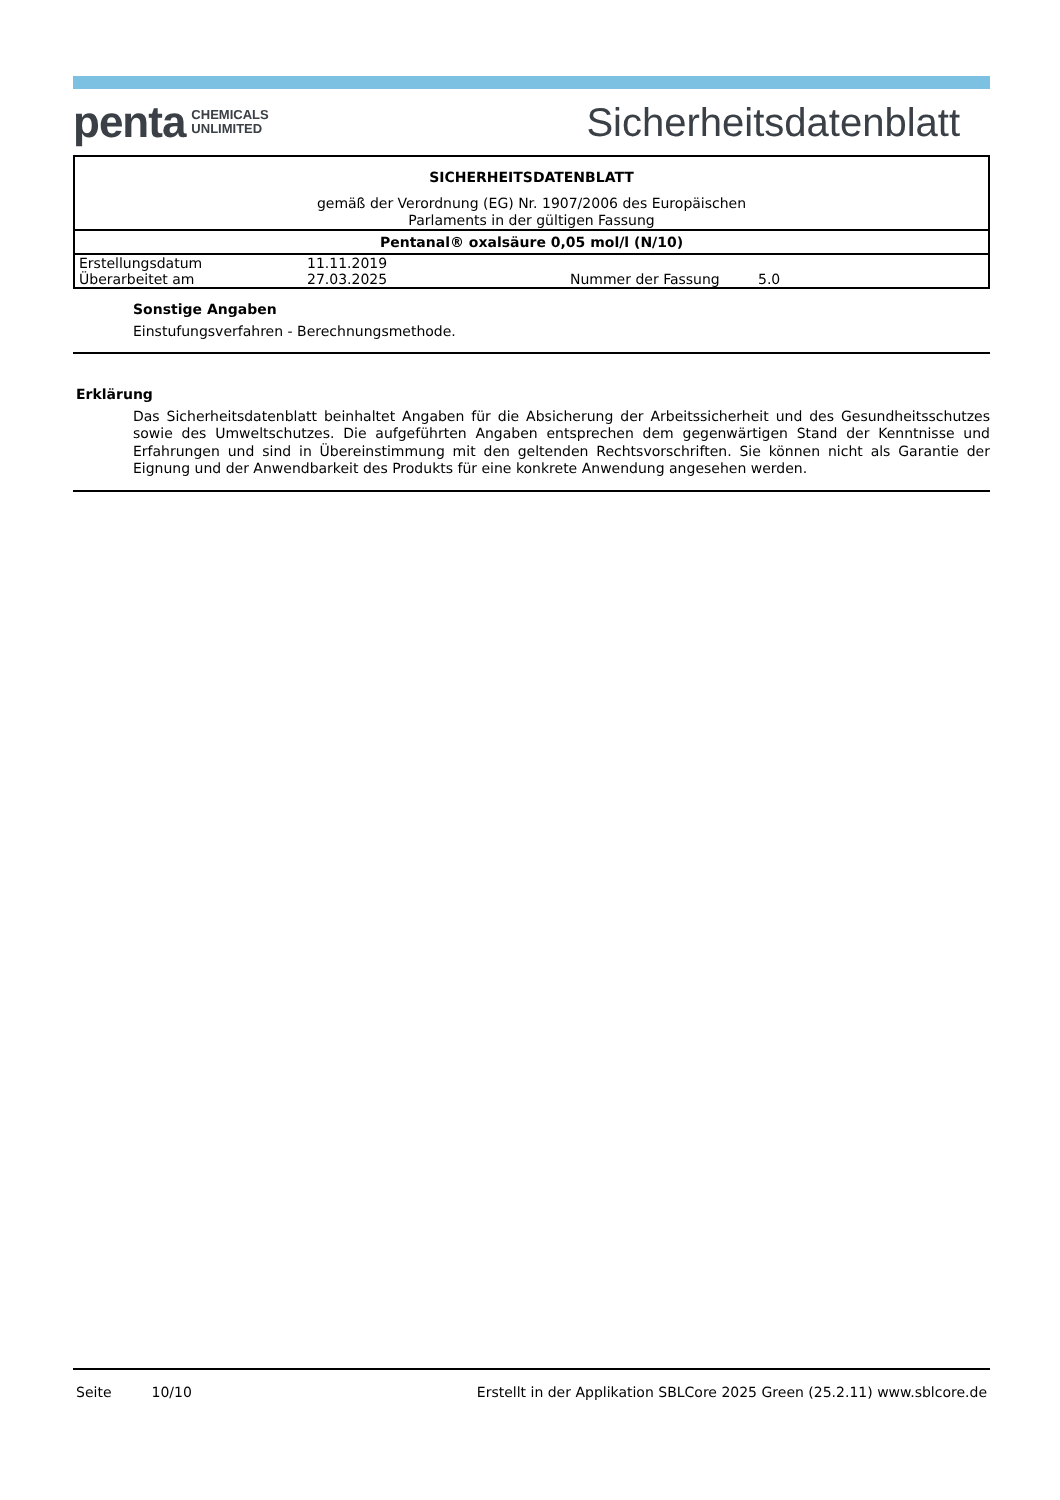penta CHEMICALS
UNLIMITED
Sicherheitsdatenblatt
| SICHERHEITSDATENBLATT | | | |
| gemäß der Verordnung (EG) Nr. 1907/2006 des Europäischen Parlaments in der gültigen Fassung | | | |
| Pentanal® oxalsäure 0,05 mol/l (N/10) | | | |
| Erstellungsdatum | 11.11.2019 | | |
| Überarbeitet am | 27.03.2025 | Nummer der Fassung | 5.0 |
Sonstige Angaben
Einstufungsverfahren - Berechnungsmethode.
Erklärung
Das Sicherheitsdatenblatt beinhaltet Angaben für die Absicherung der Arbeitssicherheit und des Gesundheitsschutzes sowie des Umweltschutzes. Die aufgeführten Angaben entsprechen dem gegenwärtigen Stand der Kenntnisse und Erfahrungen und sind in Übereinstimmung mit den geltenden Rechtsvorschriften. Sie können nicht als Garantie der Eignung und der Anwendbarkeit des Produkts für eine konkrete Anwendung angesehen werden.
Seite 10/10 Erstellt in der Applikation SBLCore 2025 Green (25.2.11) www.sblcore.de